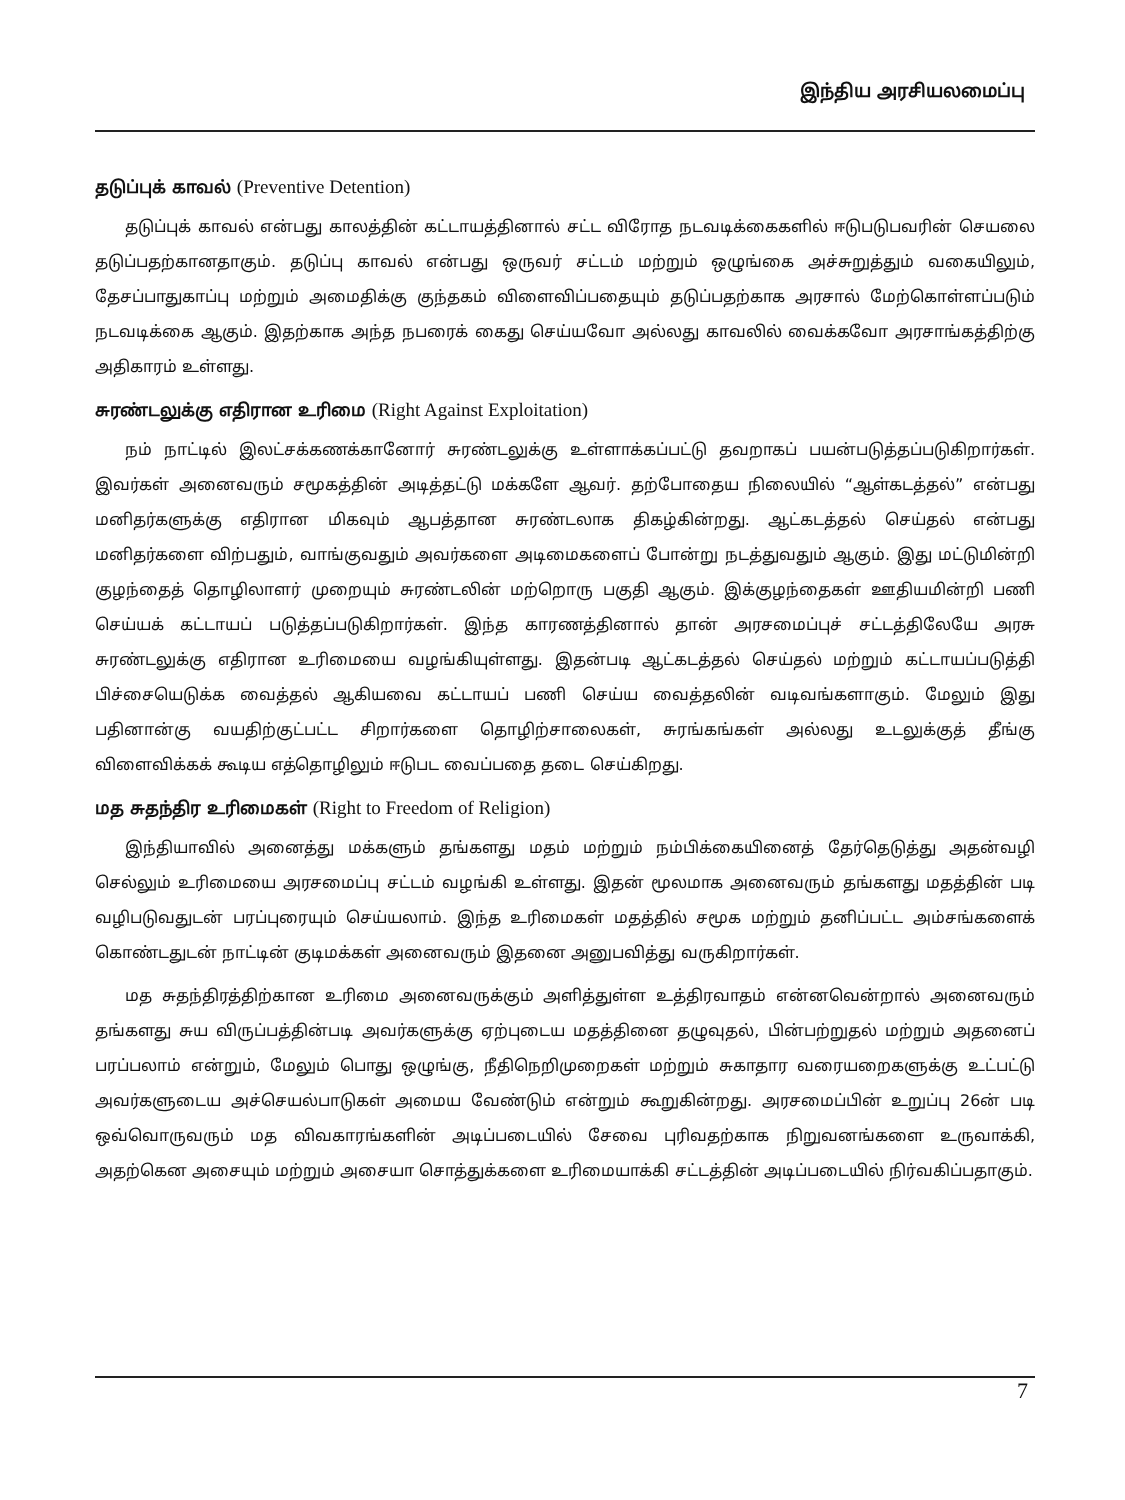இந்திய அரசியலமைப்பு
தடுப்புக் காவல் (Preventive Detention)
தடுப்புக் காவல் என்பது காலத்தின் கட்டாயத்தினால் சட்ட விரோத நடவடிக்கைகளில் ஈடுபடுபவரின் செயலை தடுப்பதற்கானதாகும். தடுப்பு காவல் என்பது ஒருவர் சட்டம் மற்றும் ஒழுங்கை அச்சுறுத்தும் வகையிலும், தேசப்பாதுகாப்பு மற்றும் அமைதிக்கு குந்தகம் விளைவிப்பதையும் தடுப்பதற்காக அரசால் மேற்கொள்ளப்படும் நடவடிக்கை ஆகும். இதற்காக அந்த நபரைக் கைது செய்யவோ அல்லது காவலில் வைக்கவோ அரசாங்கத்திற்கு அதிகாரம் உள்ளது.
சுரண்டலுக்கு எதிரான உரிமை (Right Against Exploitation)
நம் நாட்டில் இலட்சக்கணக்கானோர் சுரண்டலுக்கு உள்ளாக்கப்பட்டு தவறாகப் பயன்படுத்தப்படுகிறார்கள். இவர்கள் அனைவரும் சமூகத்தின் அடித்தட்டு மக்களே ஆவர். தற்போதைய நிலையில் “ஆள்கடத்தல்” என்பது மனிதர்களுக்கு எதிரான மிகவும் ஆபத்தான சுரண்டலாக திகழ்கின்றது. ஆட்கடத்தல் செய்தல் என்பது மனிதர்களை விற்பதும், வாங்குவதும் அவர்களை அடிமைகளைப் போன்று நடத்துவதும் ஆகும். இது மட்டுமின்றி குழந்தைத் தொழிலாளர் முறையும் சுரண்டலின் மற்றொரு பகுதி ஆகும். இக்குழந்தைகள் ஊதியமின்றி பணி செய்யக் கட்டாயப் படுத்தப்படுகிறார்கள். இந்த காரணத்தினால் தான் அரசமைப்புச் சட்டத்திலேயே அரசு சுரண்டலுக்கு எதிரான உரிமையை வழங்கியுள்ளது. இதன்படி ஆட்கடத்தல் செய்தல் மற்றும் கட்டாயப்படுத்தி பிச்சையெடுக்க வைத்தல் ஆகியவை கட்டாயப் பணி செய்ய வைத்தலின் வடிவங்களாகும். மேலும் இது பதினான்கு வயதிற்குட்பட்ட சிறார்களை தொழிற்சாலைகள், சுரங்கங்கள் அல்லது உடலுக்குத் தீங்கு விளைவிக்கக் கூடிய எத்தொழிலும் ஈடுபட வைப்பதை தடை செய்கிறது.
மத சுதந்திர உரிமைகள் (Right to Freedom of Religion)
இந்தியாவில் அனைத்து மக்களும் தங்களது மதம் மற்றும் நம்பிக்கையினைத் தேர்தெடுத்து அதன்வழி செல்லும் உரிமையை அரசமைப்பு சட்டம் வழங்கி உள்ளது. இதன் மூலமாக அனைவரும் தங்களது மதத்தின் படி வழிபடுவதுடன் பரப்புரையும் செய்யலாம். இந்த உரிமைகள் மதத்தில் சமூக மற்றும் தனிப்பட்ட அம்சங்களைக் கொண்டதுடன் நாட்டின் குடிமக்கள் அனைவரும் இதனை அனுபவித்து வருகிறார்கள்.
மத சுதந்திரத்திற்கான உரிமை அனைவருக்கும் அளித்துள்ள உத்திரவாதம் என்னவென்றால் அனைவரும் தங்களது சுய விருப்பத்தின்படி அவர்களுக்கு ஏற்புடைய மதத்தினை தழுவுதல், பின்பற்றுதல் மற்றும் அதனைப் பரப்பலாம் என்றும், மேலும் பொது ஒழுங்கு, நீதிநெறிமுறைகள் மற்றும் சுகாதார வரையறைகளுக்கு உட்பட்டு அவர்களுடைய அச்செயல்பாடுகள் அமைய வேண்டும் என்றும் கூறுகின்றது. அரசமைப்பின் உறுப்பு 26ன் படி ஒவ்வொருவரும் மத விவகாரங்களின் அடிப்படையில் சேவை புரிவதற்காக நிறுவனங்களை உருவாக்கி, அதற்கென அசையும் மற்றும் அசையா சொத்துக்களை உரிமையாக்கி சட்டத்தின் அடிப்படையில் நிர்வகிப்பதாகும்.
7